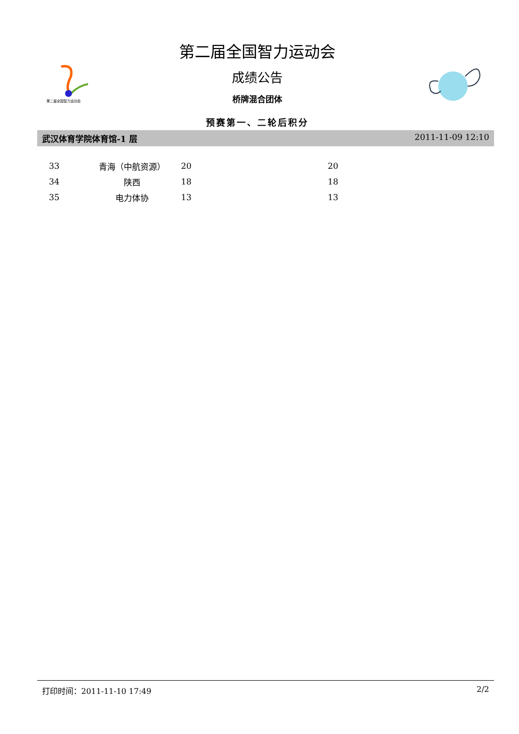第二届全国智力运动会
第二届全国智力运动会
成绩公告
桥牌混合团体
预赛第一、二轮后积分
武汉体育学院体育馆-1 层 2011-11-09 12:10
| 33 | 青海（中航资源） | 20 | 20 |
| 34 | 陕西 | 18 | 18 |
| 35 | 电力体协 | 13 | 13 |
打印时间：2011-11-10 17:49 2/2